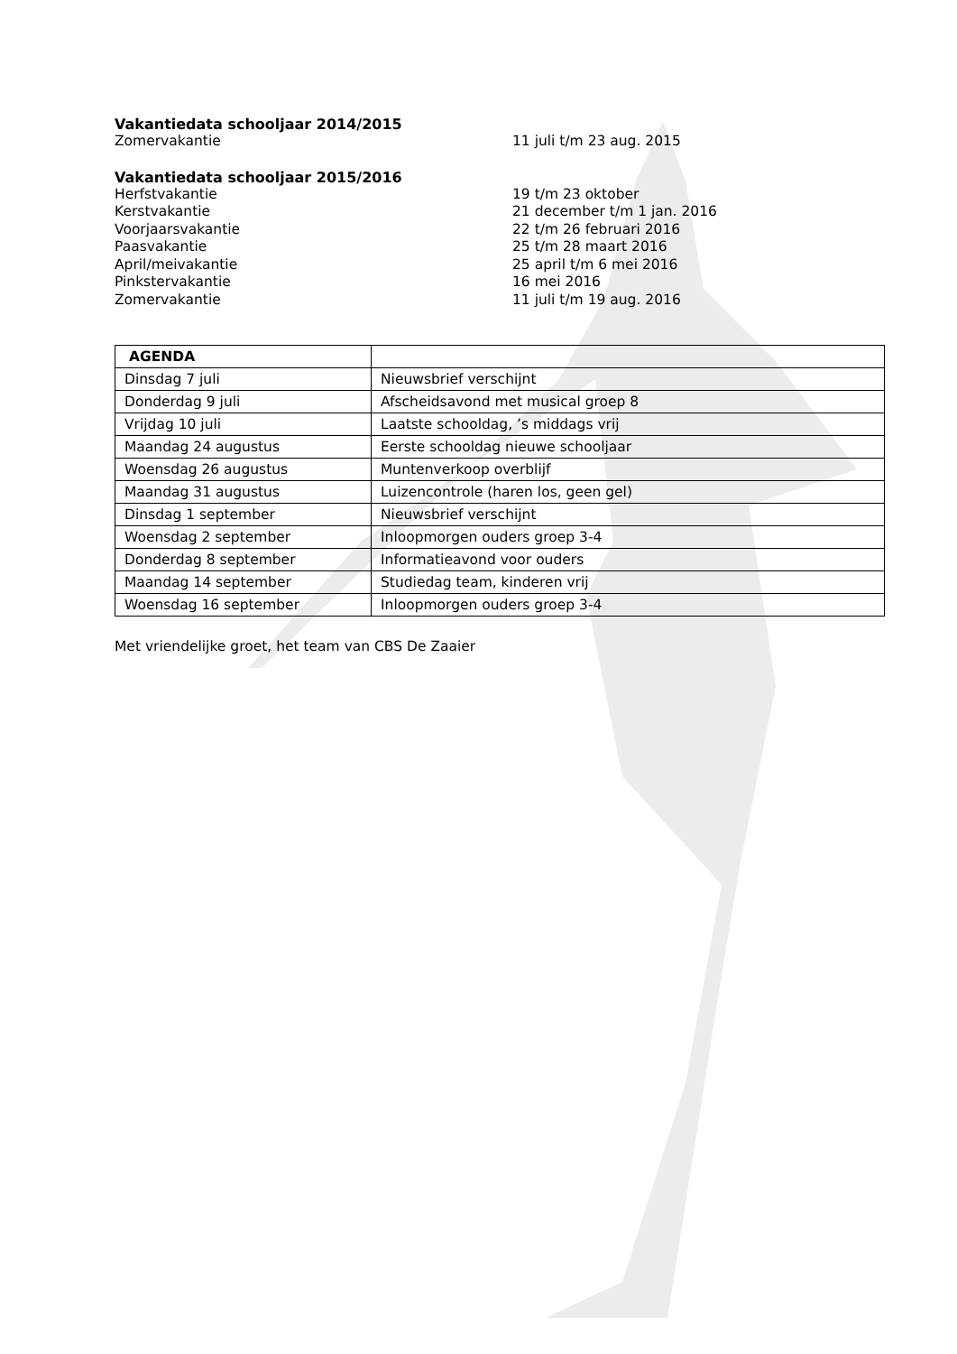Vakantiedata schooljaar 2014/2015
Zomervakantie 11 juli t/m 23 aug. 2015
Vakantiedata schooljaar 2015/2016
Herfstvakantie 19 t/m 23 oktober
Kerstvakantie 21 december t/m 1 jan. 2016
Voorjaarsvakantie 22 t/m 26 februari 2016
Paasvakantie 25 t/m 28 maart 2016
April/meivakantie 25 april t/m 6 mei 2016
Pinkstervakantie 16 mei 2016
Zomervakantie 11 juli t/m 19 aug. 2016
| AGENDA | |
| --- | --- |
| Dinsdag 7 juli | Nieuwsbrief verschijnt |
| Donderdag 9 juli | Afscheidsavond met musical groep 8 |
| Vrijdag 10 juli | Laatste schooldag, ’s middags vrij |
| Maandag 24 augustus | Eerste schooldag nieuwe schooljaar |
| Woensdag 26 augustus | Muntenverkoop overblijf |
| Maandag 31 augustus | Luizencontrole (haren los, geen gel) |
| Dinsdag 1 september | Nieuwsbrief verschijnt |
| Woensdag 2 september | Inloopmorgen ouders groep 3-4 |
| Donderdag 8 september | Informatieavond voor ouders |
| Maandag 14 september | Studiedag team, kinderen vrij |
| Woensdag 16 september | Inloopmorgen ouders groep 3-4 |
Met vriendelijke groet, het team van CBS De Zaaier